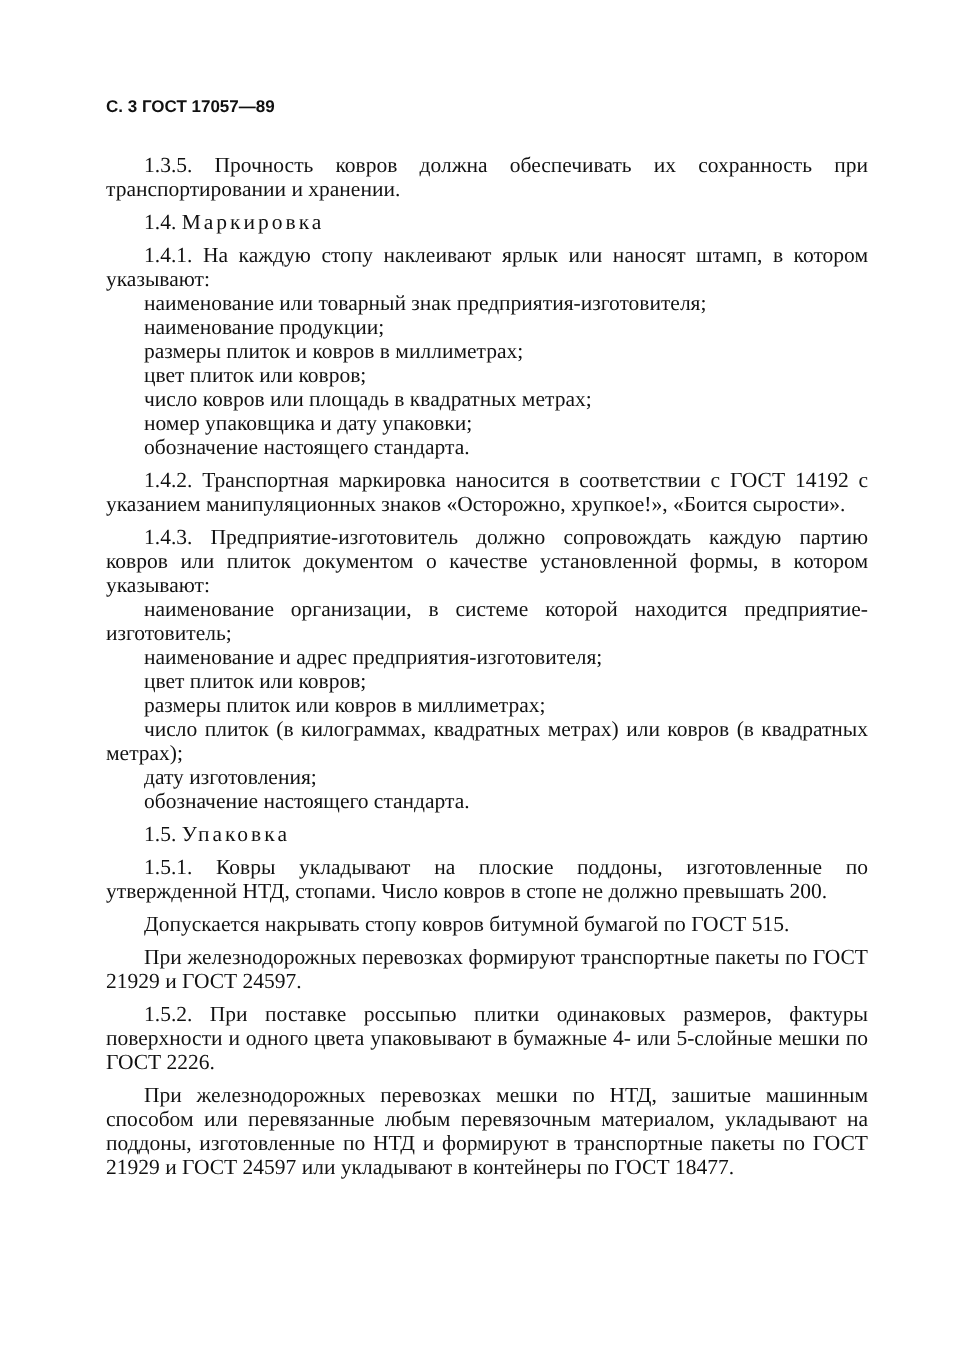С. 3 ГОСТ 17057—89
1.3.5. Прочность ковров должна обеспечивать их сохранность при транспортировании и хранении.
1.4. Маркировка
1.4.1. На каждую стопу наклеивают ярлык или наносят штамп, в котором указывают:
наименование или товарный знак предприятия-изготовителя;
наименование продукции;
размеры плиток и ковров в миллиметрах;
цвет плиток или ковров;
число ковров или площадь в квадратных метрах;
номер упаковщика и дату упаковки;
обозначение настоящего стандарта.
1.4.2. Транспортная маркировка наносится в соответствии с ГОСТ 14192 с указанием манипуляционных знаков «Осторожно, хрупкое!», «Боится сырости».
1.4.3. Предприятие-изготовитель должно сопровождать каждую партию ковров или плиток документом о качестве установленной формы, в котором указывают:
наименование организации, в системе которой находится предприятие-изготовитель;
наименование и адрес предприятия-изготовителя;
цвет плиток или ковров;
размеры плиток или ковров в миллиметрах;
число плиток (в килограммах, квадратных метрах) или ковров (в квадратных метрах);
дату изготовления;
обозначение настоящего стандарта.
1.5. Упаковка
1.5.1. Ковры укладывают на плоские поддоны, изготовленные по утвержденной НТД, стопами. Число ковров в стопе не должно превышать 200.
Допускается накрывать стопу ковров битумной бумагой по ГОСТ 515.
При железнодорожных перевозках формируют транспортные пакеты по ГОСТ 21929 и ГОСТ 24597.
1.5.2. При поставке россыпью плитки одинаковых размеров, фактуры поверхности и одного цвета упаковывают в бумажные 4- или 5-слойные мешки по ГОСТ 2226.
При железнодорожных перевозках мешки по НТД, зашитые машинным способом или перевязанные любым перевязочным материалом, укладывают на поддоны, изготовленные по НТД и формируют в транспортные пакеты по ГОСТ 21929 и ГОСТ 24597 или укладывают в контейнеры по ГОСТ 18477.